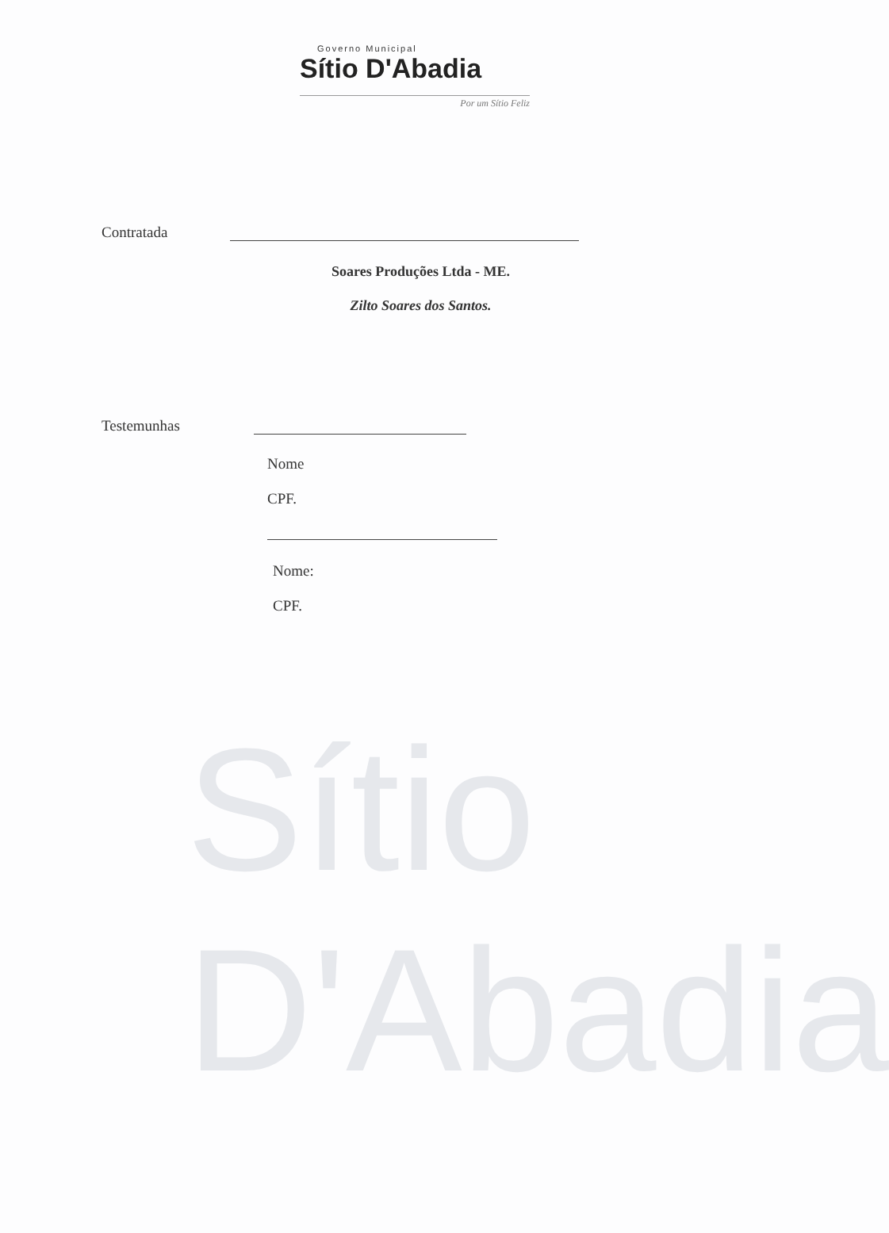Sítio D'Abadia
Governo Municipal
Sítio D'Abadia
Por um Sítio Feliz
Contratada
Soares Produções Ltda - ME.
Zilto Soares dos Santos.
Testemunhas
Nome
CPF.
Nome:
CPF.